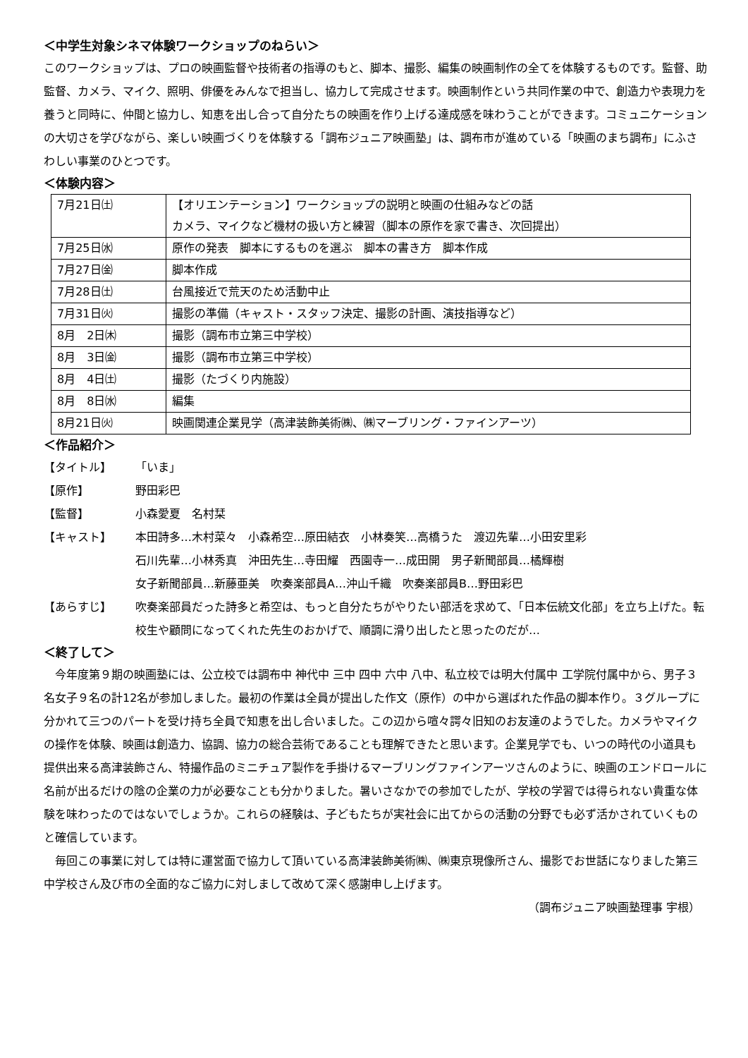＜中学生対象シネマ体験ワークショップのねらい＞
このワークショップは、プロの映画監督や技術者の指導のもと、脚本、撮影、編集の映画制作の全てを体験するものです。監督、助監督、カメラ、マイク、照明、俳優をみんなで担当し、協力して完成させます。映画制作という共同作業の中で、創造力や表現力を養うと同時に、仲間と協力し、知恵を出し合って自分たちの映画を作り上げる達成感を味わうことができます。コミュニケーションの大切さを学びながら、楽しい映画づくりを体験する「調布ジュニア映画塾」は、調布市が進めている「映画のまち調布」にふさわしい事業のひとつです。
＜体験内容＞
| 7月21日㈯ | 【オリエンテーション】ワークショップの説明と映画の仕組みなどの話 カメラ、マイクなど機材の扱い方と練習（脚本の原作を家で書き、次回提出） |
| 7月25日㈬ | 原作の発表 脚本にするものを選ぶ 脚本の書き方 脚本作成 |
| 7月27日㈮ | 脚本作成 |
| 7月28日㈯ | 台風接近で荒天のため活動中止 |
| 7月31日㈫ | 撮影の準備（キャスト・スタッフ決定、撮影の計画、演技指導など） |
| 8月 2日㈭ | 撮影（調布市立第三中学校） |
| 8月 3日㈮ | 撮影（調布市立第三中学校） |
| 8月 4日㈯ | 撮影（たづくり内施設） |
| 8月 8日㈬ | 編集 |
| 8月21日㈫ | 映画関連企業見学（高津装飾美術㈱、㈱マーブリング・ファインアーツ） |
＜作品紹介＞
【タイトル】 「いま」
【原作】 野田彩巴
【監督】 小森愛夏　名村栞
【キャスト】 本田詩多…木村菜々　小森希空…原田結衣　小林奏笑…高橋うた　渡辺先輩…小田安里彩
石川先輩…小林秀真　沖田先生…寺田耀　西園寺一…成田開　男子新聞部員…橘輝樹
女子新聞部員…新藤亜美　吹奏楽部員A…沖山千織　吹奏楽部員B…野田彩巴
【あらすじ】 吹奏楽部員だった詩多と希空は、もっと自分たちがやりたい部活を求めて、「日本伝統文化部」を立ち上げた。転校生や顧問になってくれた先生のおかげで、順調に滑り出したと思ったのだが…
＜終了して＞
今年度第９期の映画塾には、公立校では調布中 神代中 三中 四中 六中 八中、私立校では明大付属中 工学院付属中から、男子３名女子９名の計12名が参加しました。最初の作業は全員が提出した作文（原作）の中から選ばれた作品の脚本作り。３グループに分かれて三つのパートを受け持ち全員で知恵を出し合いました。この辺から喧々諤々旧知のお友達のようでした。カメラやマイクの操作を体験、映画は創造力、協調、協力の総合芸術であることも理解できたと思います。企業見学でも、いつの時代の小道具も提供出来る高津装飾さん、特撮作品のミニチュア製作を手掛けるマーブリングファインアーツさんのように、映画のエンドロールに名前が出るだけの陰の企業の力が必要なことも分かりました。暑いさなかでの参加でしたが、学校の学習では得られない貴重な体験を味わったのではないでしょうか。これらの経験は、子どもたちが実社会に出てからの活動の分野でも必ず活かされていくものと確信しています。
毎回この事業に対しては特に運営面で協力して頂いている高津装飾美術㈱、㈱東京現像所さん、撮影でお世話になりました第三中学校さん及び市の全面的なご協力に対しまして改めて深く感謝申し上げます。
（調布ジュニア映画塾理事 宇根）